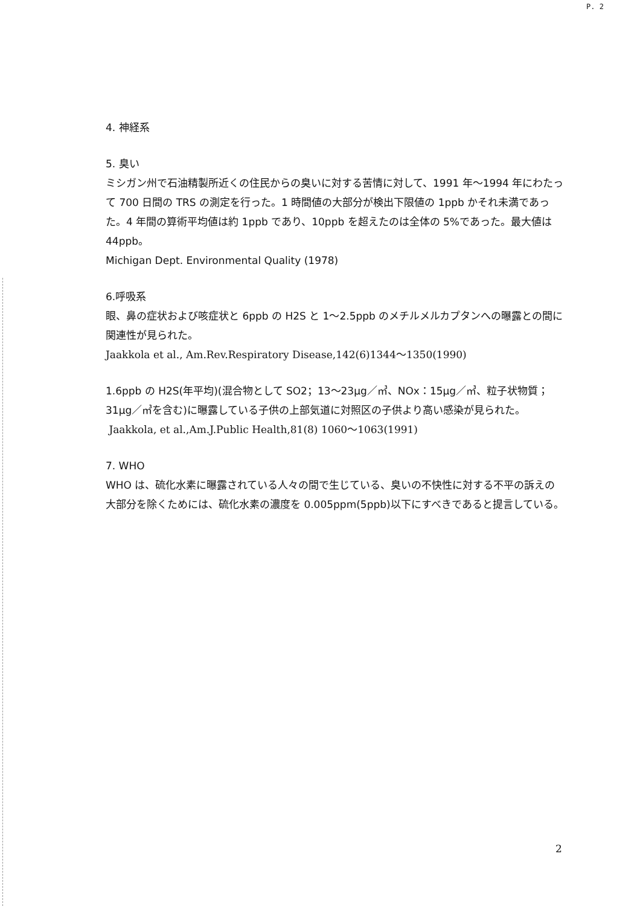P. 2
4. 神経系
5. 臭い
ミシガン州で石油精製所近くの住民からの臭いに対する苦情に対して、1991 年～1994 年にわたって 700 日間の TRS の測定を行った。1 時間値の大部分が検出下限値の 1ppb かそれ未満であった。4 年間の算術平均値は約 1ppb であり、10ppb を超えたのは全体の 5%であった。最大値は 44ppb。
Michigan Dept. Environmental Quality (1978)
6.呼吸系
眼、鼻の症状および咳症状と 6ppb の H2S と 1～2.5ppb のメチルメルカプタンへの曝露との間に関連性が見られた。
Jaakkola et al., Am.Rev.Respiratory Disease,142(6)1344～1350(1990)
1.6ppb の H2S(年平均)(混合物として SO2；13～23μg／㎥、NOx：15μg／㎥、粒子状物質；31μg／㎥を含む)に曝露している子供の上部気道に対照区の子供より高い感染が見られた。
Jaakkola, et al.,Am.J.Public Health,81(8) 1060～1063(1991)
7. WHO
WHO は、硫化水素に曝露されている人々の間で生じている、臭いの不快性に対する不平の訴えの大部分を除くためには、硫化水素の濃度を 0.005ppm(5ppb)以下にすべきであると提言している。
2